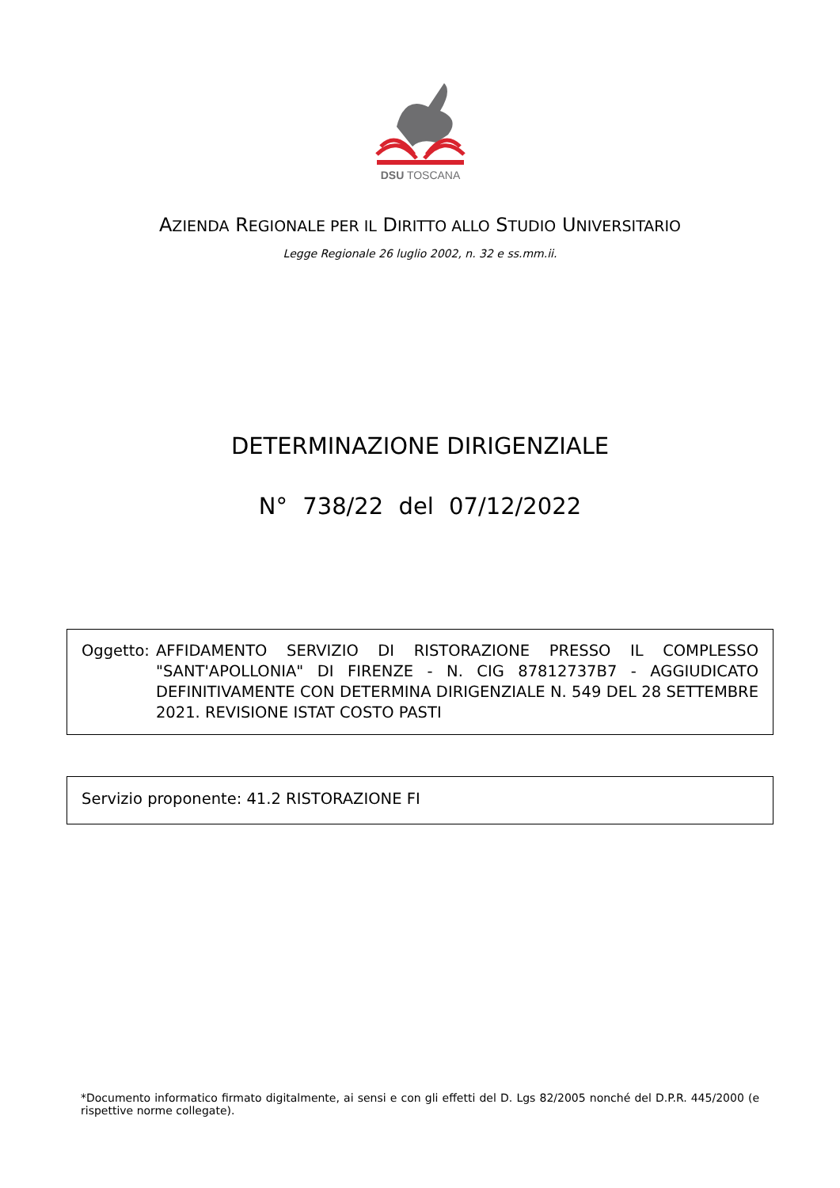DSU TOSCANA
AZIENDA REGIONALE PER IL DIRITTO ALLO STUDIO UNIVERSITARIO
Legge Regionale 26 luglio 2002, n. 32 e ss.mm.ii.
DETERMINAZIONE DIRIGENZIALE
N° 738/22 del 07/12/2022
Oggetto: AFFIDAMENTO SERVIZIO DI RISTORAZIONE PRESSO IL COMPLESSO "SANT'APOLLONIA" DI FIRENZE - N. CIG 87812737B7 - AGGIUDICATO DEFINITIVAMENTE CON DETERMINA DIRIGENZIALE N. 549 DEL 28 SETTEMBRE 2021. REVISIONE ISTAT COSTO PASTI
Servizio proponente: 41.2 RISTORAZIONE FI
*Documento informatico firmato digitalmente, ai sensi e con gli effetti del D. Lgs 82/2005 nonché del D.P.R. 445/2000 (e rispettive norme collegate).